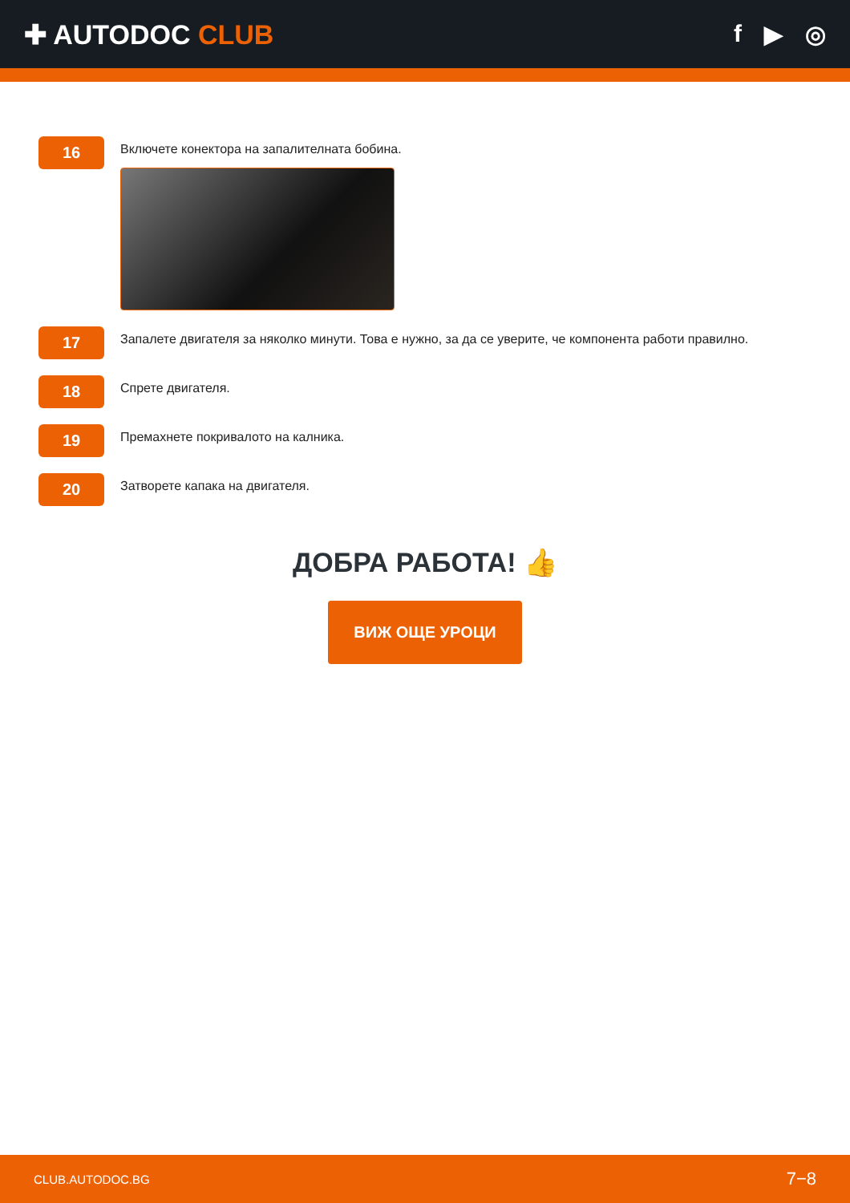✚ AUTODOC CLUB f ▶ ◎
16
Включете конектора на запалителната бобина.
17
Запалете двигателя за няколко минути. Това е нужно, за да се уверите, че компонента работи правилно.
18
Спрете двигателя.
19
Премахнете покривалото на калника.
20
Затворете капака на двигателя.
ДОБРА РАБОТА! 👍
ВИЖ ОЩЕ УРОЦИ
CLUB.AUTODOC.BG 7−8